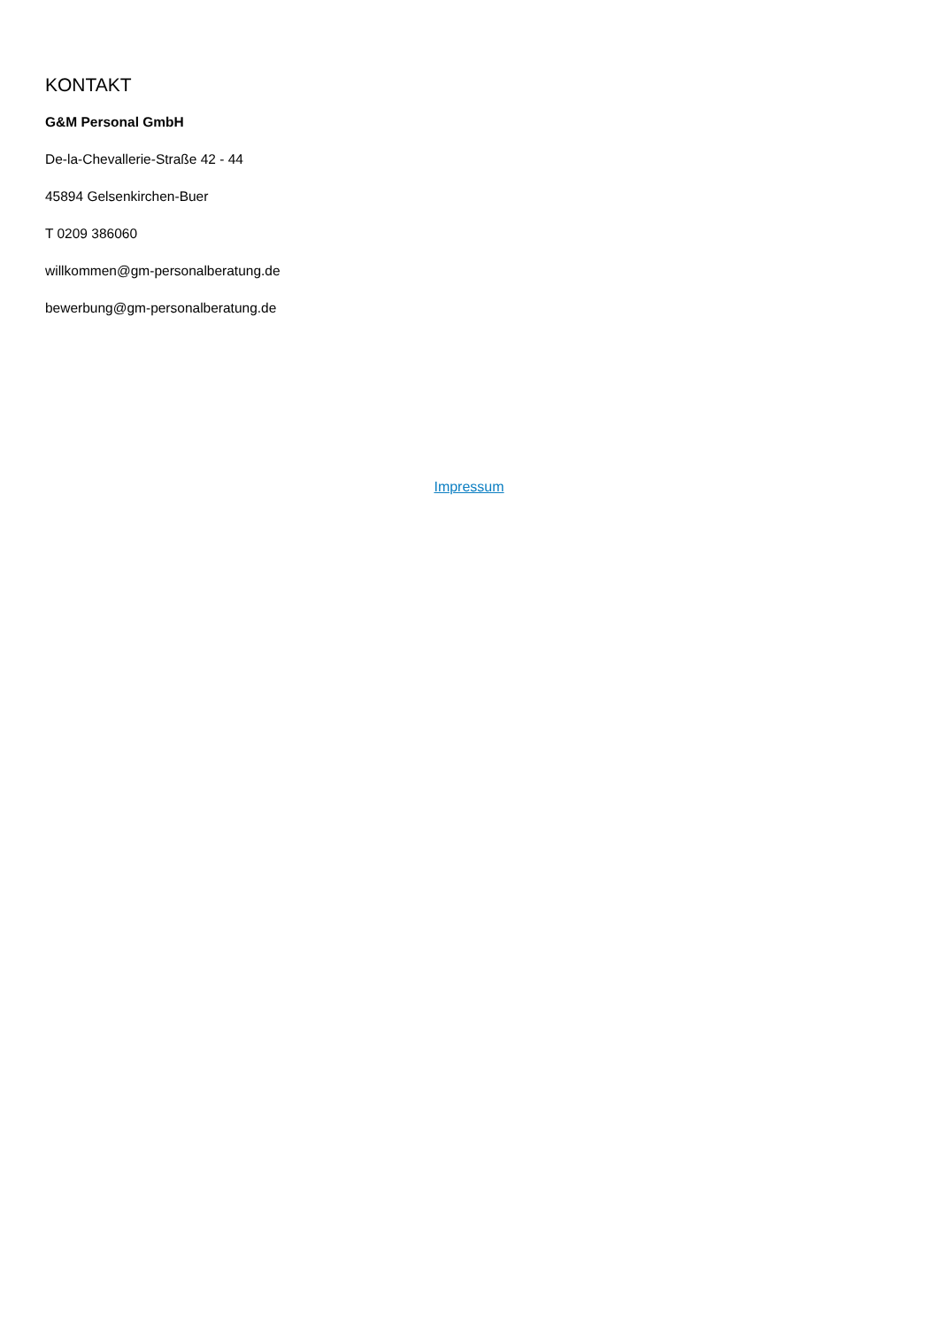KONTAKT
G&M Personal GmbH
De-la-Chevallerie-Straße 42 - 44
45894 Gelsenkirchen-Buer
T 0209 386060
willkommen@gm-personalberatung.de
bewerbung@gm-personalberatung.de
Impressum